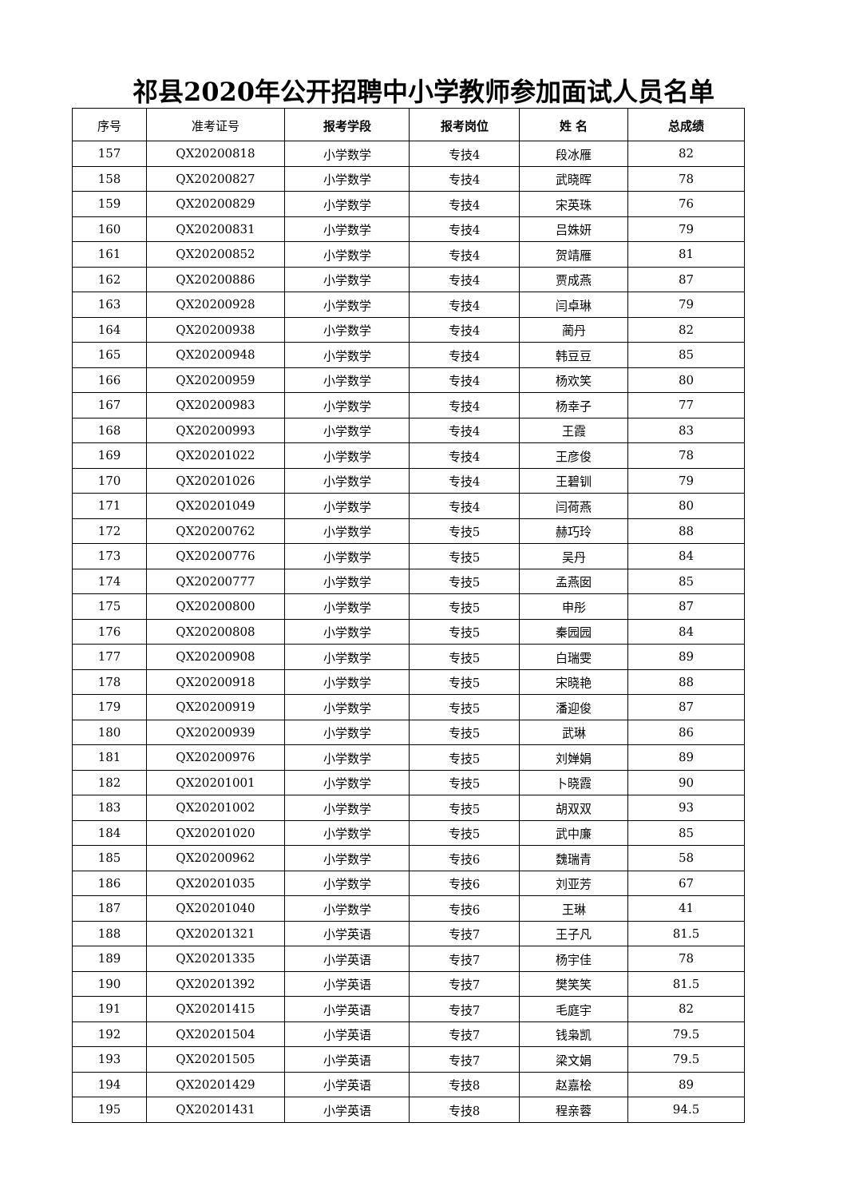祁县2020年公开招聘中小学教师参加面试人员名单
| 序号 | 准考证号 | 报考学段 | 报考岗位 | 姓 名 | 总成绩 |
| --- | --- | --- | --- | --- | --- |
| 157 | QX20200818 | 小学数学 | 专技4 | 段冰雁 | 82 |
| 158 | QX20200827 | 小学数学 | 专技4 | 武晓晖 | 78 |
| 159 | QX20200829 | 小学数学 | 专技4 | 宋英珠 | 76 |
| 160 | QX20200831 | 小学数学 | 专技4 | 吕姝妍 | 79 |
| 161 | QX20200852 | 小学数学 | 专技4 | 贺靖雁 | 81 |
| 162 | QX20200886 | 小学数学 | 专技4 | 贾成燕 | 87 |
| 163 | QX20200928 | 小学数学 | 专技4 | 闫卓琳 | 79 |
| 164 | QX20200938 | 小学数学 | 专技4 | 蔺丹 | 82 |
| 165 | QX20200948 | 小学数学 | 专技4 | 韩豆豆 | 85 |
| 166 | QX20200959 | 小学数学 | 专技4 | 杨欢笑 | 80 |
| 167 | QX20200983 | 小学数学 | 专技4 | 杨幸子 | 77 |
| 168 | QX20200993 | 小学数学 | 专技4 | 王霞 | 83 |
| 169 | QX20201022 | 小学数学 | 专技4 | 王彦俊 | 78 |
| 170 | QX20201026 | 小学数学 | 专技4 | 王碧钏 | 79 |
| 171 | QX20201049 | 小学数学 | 专技4 | 闫荷燕 | 80 |
| 172 | QX20200762 | 小学数学 | 专技5 | 赫巧玲 | 88 |
| 173 | QX20200776 | 小学数学 | 专技5 | 吴丹 | 84 |
| 174 | QX20200777 | 小学数学 | 专技5 | 孟燕囡 | 85 |
| 175 | QX20200800 | 小学数学 | 专技5 | 申彤 | 87 |
| 176 | QX20200808 | 小学数学 | 专技5 | 秦园园 | 84 |
| 177 | QX20200908 | 小学数学 | 专技5 | 白瑞雯 | 89 |
| 178 | QX20200918 | 小学数学 | 专技5 | 宋晓艳 | 88 |
| 179 | QX20200919 | 小学数学 | 专技5 | 潘迎俊 | 87 |
| 180 | QX20200939 | 小学数学 | 专技5 | 武琳 | 86 |
| 181 | QX20200976 | 小学数学 | 专技5 | 刘婵娟 | 89 |
| 182 | QX20201001 | 小学数学 | 专技5 | 卜晓霞 | 90 |
| 183 | QX20201002 | 小学数学 | 专技5 | 胡双双 | 93 |
| 184 | QX20201020 | 小学数学 | 专技5 | 武中廉 | 85 |
| 185 | QX20200962 | 小学数学 | 专技6 | 魏瑞青 | 58 |
| 186 | QX20201035 | 小学数学 | 专技6 | 刘亚芳 | 67 |
| 187 | QX20201040 | 小学数学 | 专技6 | 王琳 | 41 |
| 188 | QX20201321 | 小学英语 | 专技7 | 王子凡 | 81.5 |
| 189 | QX20201335 | 小学英语 | 专技7 | 杨宇佳 | 78 |
| 190 | QX20201392 | 小学英语 | 专技7 | 樊笑笑 | 81.5 |
| 191 | QX20201415 | 小学英语 | 专技7 | 毛庭宇 | 82 |
| 192 | QX20201504 | 小学英语 | 专技7 | 钱枭凯 | 79.5 |
| 193 | QX20201505 | 小学英语 | 专技7 | 梁文娟 | 79.5 |
| 194 | QX20201429 | 小学英语 | 专技8 | 赵嘉桧 | 89 |
| 195 | QX20201431 | 小学英语 | 专技8 | 程亲蓉 | 94.5 |